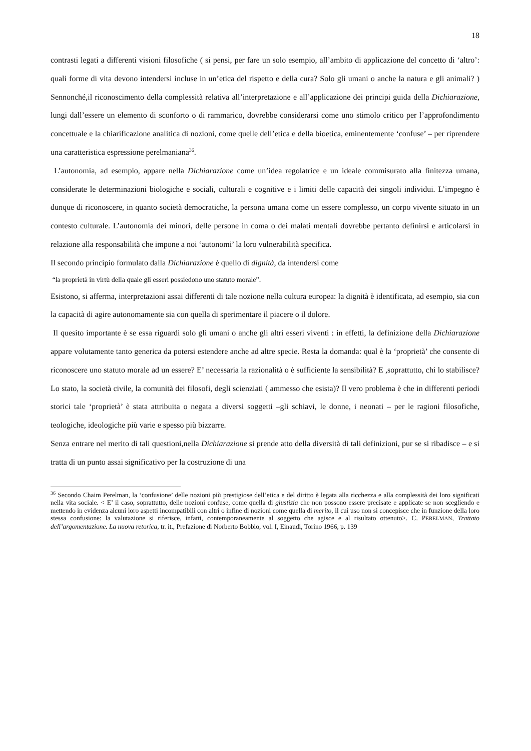18
contrasti legati a differenti visioni filosofiche ( si pensi, per fare un solo esempio, all’ambito di applicazione del concetto di ‘altro’: quali forme di vita devono intendersi incluse in un’etica del rispetto e della cura? Solo gli umani o anche la natura e gli animali? ) Sennonché,il riconoscimento della complessità relativa all’interpretazione e all’applicazione dei principi guida della Dichiarazione, lungi dall’essere un elemento di sconforto o di rammarico, dovrebbe considerarsi come uno stimolo critico per l’approfondimento concettuale e la chiarificazione analitica di nozioni, come quelle dell’etica e della bioetica, eminentemente ‘confuse’ – per riprendere una caratteristica espressione perelmaniana<sup>36</sup>.
L’autonomia, ad esempio, appare nella Dichiarazione come un’idea regolatrice e un ideale commisurato alla finitezza umana, considerate le determinazioni biologiche e sociali, culturali e cognitive e i limiti delle capacità dei singoli individui. L’impegno è dunque di riconoscere, in quanto società democratiche, la persona umana come un essere complesso, un corpo vivente situato in un contesto culturale. L’autonomia dei minori, delle persone in coma o dei malati mentali dovrebbe pertanto definirsi e articolarsi in relazione alla responsabilità che impone a noi ‘autonomi’ la loro vulnerabilità specifica.
Il secondo principio formulato dalla Dichiarazione è quello di dignità, da intendersi come
“la proprietà in virtù della quale gli esseri possiedono uno statuto morale”.
Esistono, si afferma, interpretazioni assai differenti di tale nozione nella cultura europea: la dignità è identificata, ad esempio, sia con la capacità di agire autonomamente sia con quella di sperimentare il piacere o il dolore.
Il quesito importante è se essa riguardi solo gli umani o anche gli altri esseri viventi : in effetti, la definizione della Dichiarazione appare volutamente tanto generica da potersi estendere anche ad altre specie. Resta la domanda: qual è la ‘proprietà’ che consente di riconoscere uno statuto morale ad un essere? E’ necessaria la razionalità o è sufficiente la sensibilità? E ,soprattutto, chi lo stabilisce? Lo stato, la società civile, la comunità dei filosofi, degli scienziati ( ammesso che esista)? Il vero problema è che in differenti periodi storici tale ‘proprietà’ è stata attribuita o negata a diversi soggetti –gli schiavi, le donne, i neonati – per le ragioni filosofiche, teologiche, ideologiche più varie e spesso più bizzarre.
Senza entrare nel merito di tali questioni,nella Dichiarazione si prende atto della diversità di tali definizioni, pur se si ribadisce – e si tratta di un punto assai significativo per la costruzione di una
<sup>36</sup> Secondo Chaim Perelman, la ‘confusione’ delle nozioni più prestigiose dell’etica e del diritto è legata alla ricchezza e alla complessità dei loro significati nella vita sociale. < E’ il caso, soprattutto, delle nozioni confuse, come quella di giustizia che non possono essere precisate e applicate se non scegliendo e mettendo in evidenza alcuni loro aspetti incompatibili con altri o infine di nozioni come quella di merito, il cui uso non si concepisce che in funzione della loro stessa confusione: la valutazione si riferisce, infatti, contemporaneamente al soggetto che agisce e al risultato ottenuto>. C. PERELMAN, Trattato dell’argomentazione. La nuova retorica, tr. it., Prefazione di Norberto Bobbio, vol. I, Einaudi, Torino 1966, p. 139